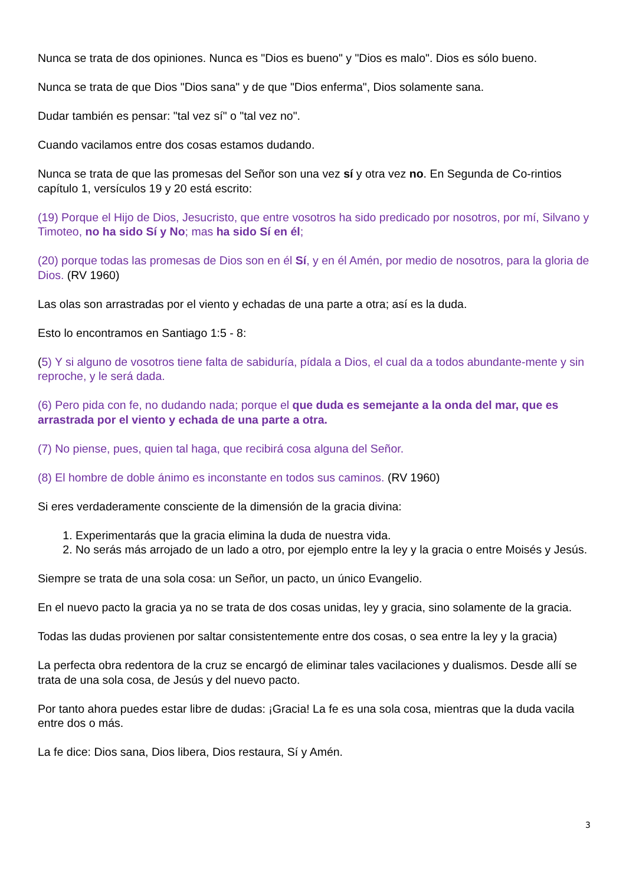Nunca se trata de dos opiniones. Nunca es "Dios es bueno" y "Dios es malo". Dios es sólo bueno.
Nunca se trata de que Dios "Dios sana" y de que "Dios enferma", Dios solamente sana.
Dudar también es pensar: "tal vez sí" o "tal vez no".
Cuando vacilamos entre dos cosas estamos dudando.
Nunca se trata de que las promesas del Señor son una vez sí y otra vez no. En Segunda de Co-rintios capítulo 1, versículos 19 y 20 está escrito:
(19) Porque el Hijo de Dios, Jesucristo, que entre vosotros ha sido predicado por nosotros, por mí, Silvano y Timoteo, no ha sido Sí y No; mas ha sido Sí en él;
(20) porque todas las promesas de Dios son en él Sí, y en él Amén, por medio de nosotros, para la gloria de Dios. (RV 1960)
Las olas son arrastradas por el viento y echadas de una parte a otra; así es la duda.
Esto lo encontramos en Santiago 1:5 - 8:
(5) Y si alguno de vosotros tiene falta de sabiduría, pídala a Dios, el cual da a todos abundante-mente y sin reproche, y le será dada.
(6) Pero pida con fe, no dudando nada; porque el que duda es semejante a la onda del mar, que es arrastrada por el viento y echada de una parte a otra.
(7) No piense, pues, quien tal haga, que recibirá cosa alguna del Señor.
(8) El hombre de doble ánimo es inconstante en todos sus caminos. (RV 1960)
Si eres verdaderamente consciente de la dimensión de la gracia divina:
1. Experimentarás que la gracia elimina la duda de nuestra vida.
2. No serás más arrojado de un lado a otro, por ejemplo entre la ley y la gracia o entre Moisés y Jesús.
Siempre se trata de una sola cosa: un Señor, un pacto, un único Evangelio.
En el nuevo pacto la gracia ya no se trata de dos cosas unidas, ley y gracia, sino solamente de la gracia.
Todas las dudas provienen por saltar consistentemente entre dos cosas, o sea entre la ley y la gracia)
La perfecta obra redentora de la cruz se encargó de eliminar tales vacilaciones y dualismos. Desde allí se trata de una sola cosa, de Jesús y del nuevo pacto.
Por tanto ahora puedes estar libre de dudas: ¡Gracia! La fe es una sola cosa, mientras que la duda vacila entre dos o más.
La fe dice: Dios sana, Dios libera, Dios restaura, Sí y Amén.
3